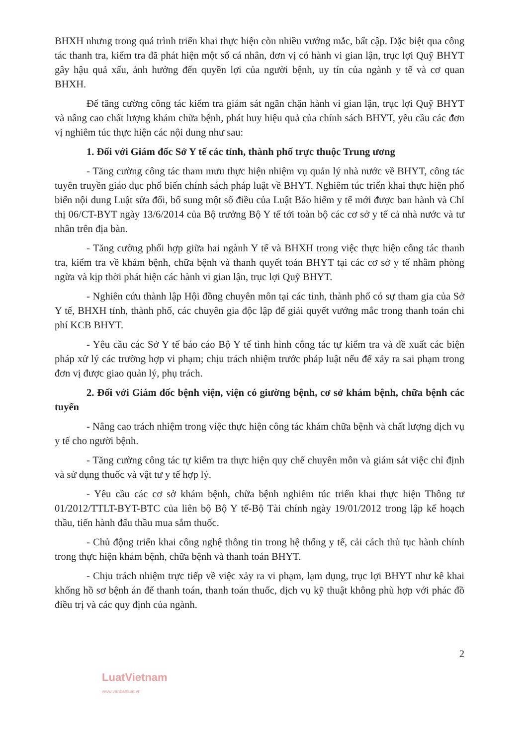BHXH nhưng trong quá trình triển khai thực hiện còn nhiều vướng mắc, bất cập. Đặc biệt qua công tác thanh tra, kiểm tra đã phát hiện một số cá nhân, đơn vị có hành vi gian lận, trục lợi Quỹ BHYT gây hậu quả xấu, ảnh hưởng đến quyền lợi của người bệnh, uy tín của ngành y tế và cơ quan BHXH.
Để tăng cường công tác kiểm tra giám sát ngăn chặn hành vi gian lận, trục lợi Quỹ BHYT và nâng cao chất lượng khám chữa bệnh, phát huy hiệu quả của chính sách BHYT, yêu cầu các đơn vị nghiêm túc thực hiện các nội dung như sau:
1. Đối với Giám đốc Sở Y tế các tỉnh, thành phố trực thuộc Trung ương
- Tăng cường công tác tham mưu thực hiện nhiệm vụ quản lý nhà nước về BHYT, công tác tuyên truyền giáo dục phổ biến chính sách pháp luật về BHYT. Nghiêm túc triển khai thực hiện phổ biến nội dung Luật sửa đổi, bổ sung một số điều của Luật Bảo hiểm y tế mới được ban hành và Chỉ thị 06/CT-BYT ngày 13/6/2014 của Bộ trưởng Bộ Y tế tới toàn bộ các cơ sở y tế cả nhà nước và tư nhân trên địa bàn.
- Tăng cường phối hợp giữa hai ngành Y tế và BHXH trong việc thực hiện công tác thanh tra, kiểm tra về khám bệnh, chữa bệnh và thanh quyết toán BHYT tại các cơ sở y tế nhằm phòng ngừa và kịp thời phát hiện các hành vi gian lận, trục lợi Quỹ BHYT.
- Nghiên cứu thành lập Hội đồng chuyên môn tại các tỉnh, thành phố có sự tham gia của Sở Y tế, BHXH tỉnh, thành phố, các chuyên gia độc lập để giải quyết vướng mắc trong thanh toán chi phí KCB BHYT.
- Yêu cầu các Sở Y tế báo cáo Bộ Y tế tình hình công tác tự kiểm tra và đề xuất các biện pháp xử lý các trường hợp vi phạm; chịu trách nhiệm trước pháp luật nếu để xảy ra sai phạm trong đơn vị được giao quản lý, phụ trách.
2. Đối với Giám đốc bệnh viện, viện có giường bệnh, cơ sở khám bệnh, chữa bệnh các tuyến
- Nâng cao trách nhiệm trong việc thực hiện công tác khám chữa bệnh và chất lượng dịch vụ y tế cho người bệnh.
- Tăng cường công tác tự kiểm tra thực hiện quy chế chuyên môn và giám sát việc chỉ định và sử dụng thuốc và vật tư y tế hợp lý.
- Yêu cầu các cơ sở khám bệnh, chữa bệnh nghiêm túc triển khai thực hiện Thông tư 01/2012/TTLT-BYT-BTC của liên bộ Bộ Y tế-Bộ Tài chính ngày 19/01/2012 trong lập kế hoạch thầu, tiến hành đấu thầu mua sắm thuốc.
- Chủ động triển khai công nghệ thông tin trong hệ thống y tế, cải cách thủ tục hành chính trong thực hiện khám bệnh, chữa bệnh và thanh toán BHYT.
- Chịu trách nhiệm trực tiếp về việc xảy ra vi phạm, lạm dụng, trục lợi BHYT như kê khai khống hồ sơ bệnh án để thanh toán, thanh toán thuốc, dịch vụ kỹ thuật không phù hợp với phác đồ điều trị và các quy định của ngành.
2
LuatVietnam
www.vanbanluat.vn